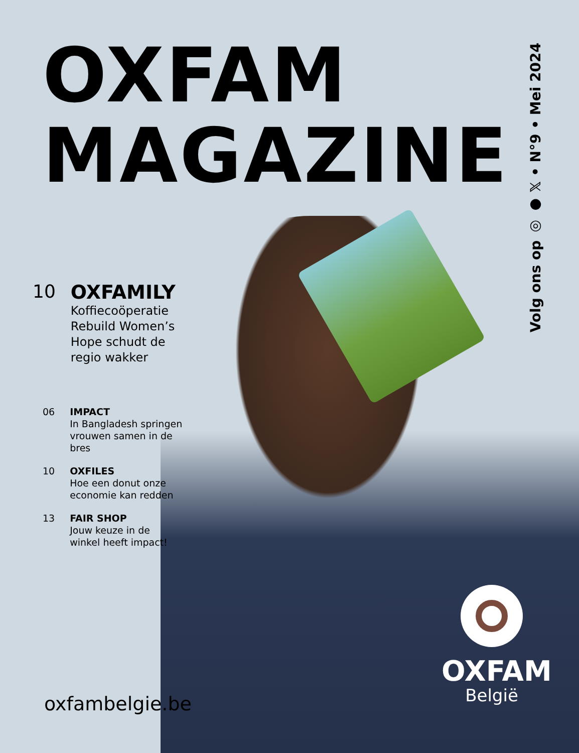OXFAM
MAGAZINE
Volg ons op ◎ ● 𝕏 • N°9 • Mei 2024
10 OXFAMILY
Koffiecoöperatie Rebuild Women’s Hope schudt de regio wakker
06 IMPACT
In Bangladesh springen vrouwen samen in de bres
10 OXFILES
Hoe een donut onze economie kan redden
13 FAIR SHOP
Jouw keuze in de winkel heeft impact!
oxfambelgie.be
OXFAM
België